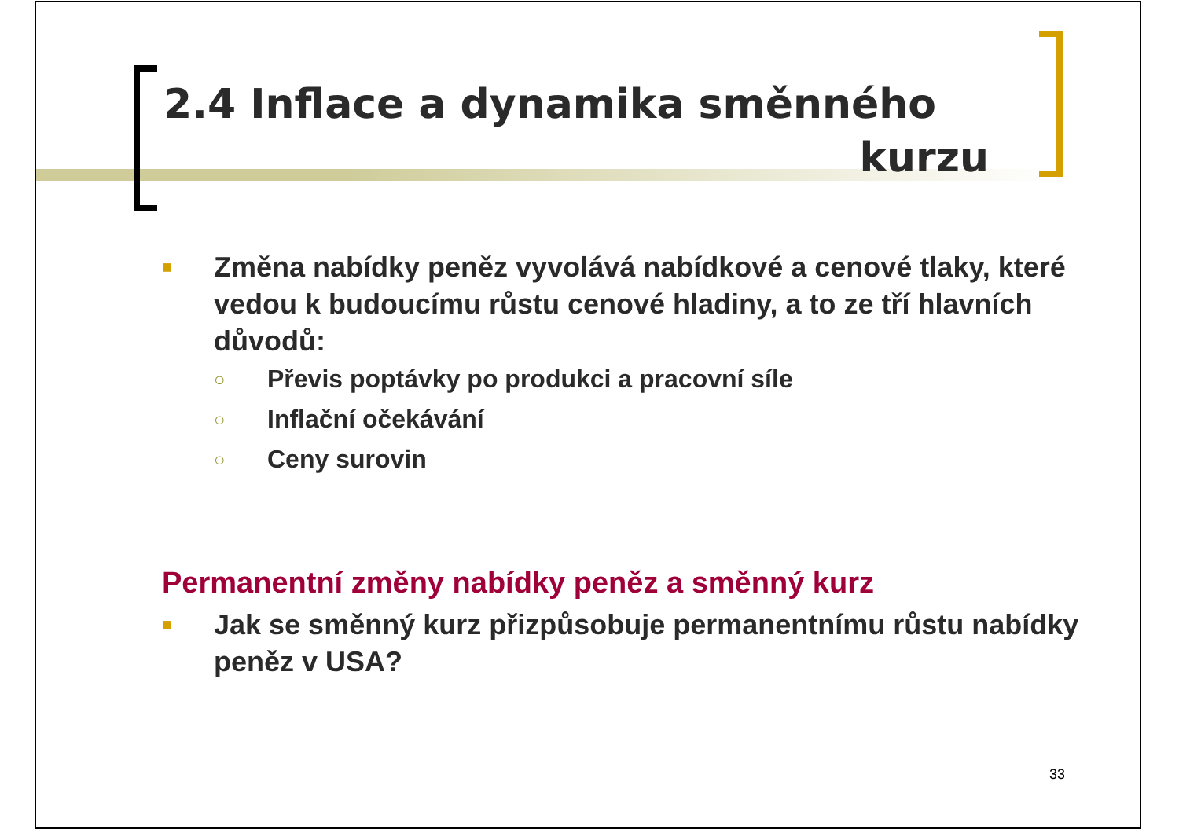2.4 Inflace a dynamika směnného
kurzu
■ Změna nabídky peněz vyvolává nabídkové a cenové tlaky, které vedou k budoucímu růstu cenové hladiny, a to ze tří hlavních důvodů:
○ Převis poptávky po produkci a pracovní síle
○ Inflační očekávání
○ Ceny surovin
Permanentní změny nabídky peněz a směnný kurz
■ Jak se směnný kurz přizpůsobuje permanentnímu růstu nabídky peněz v USA?
33